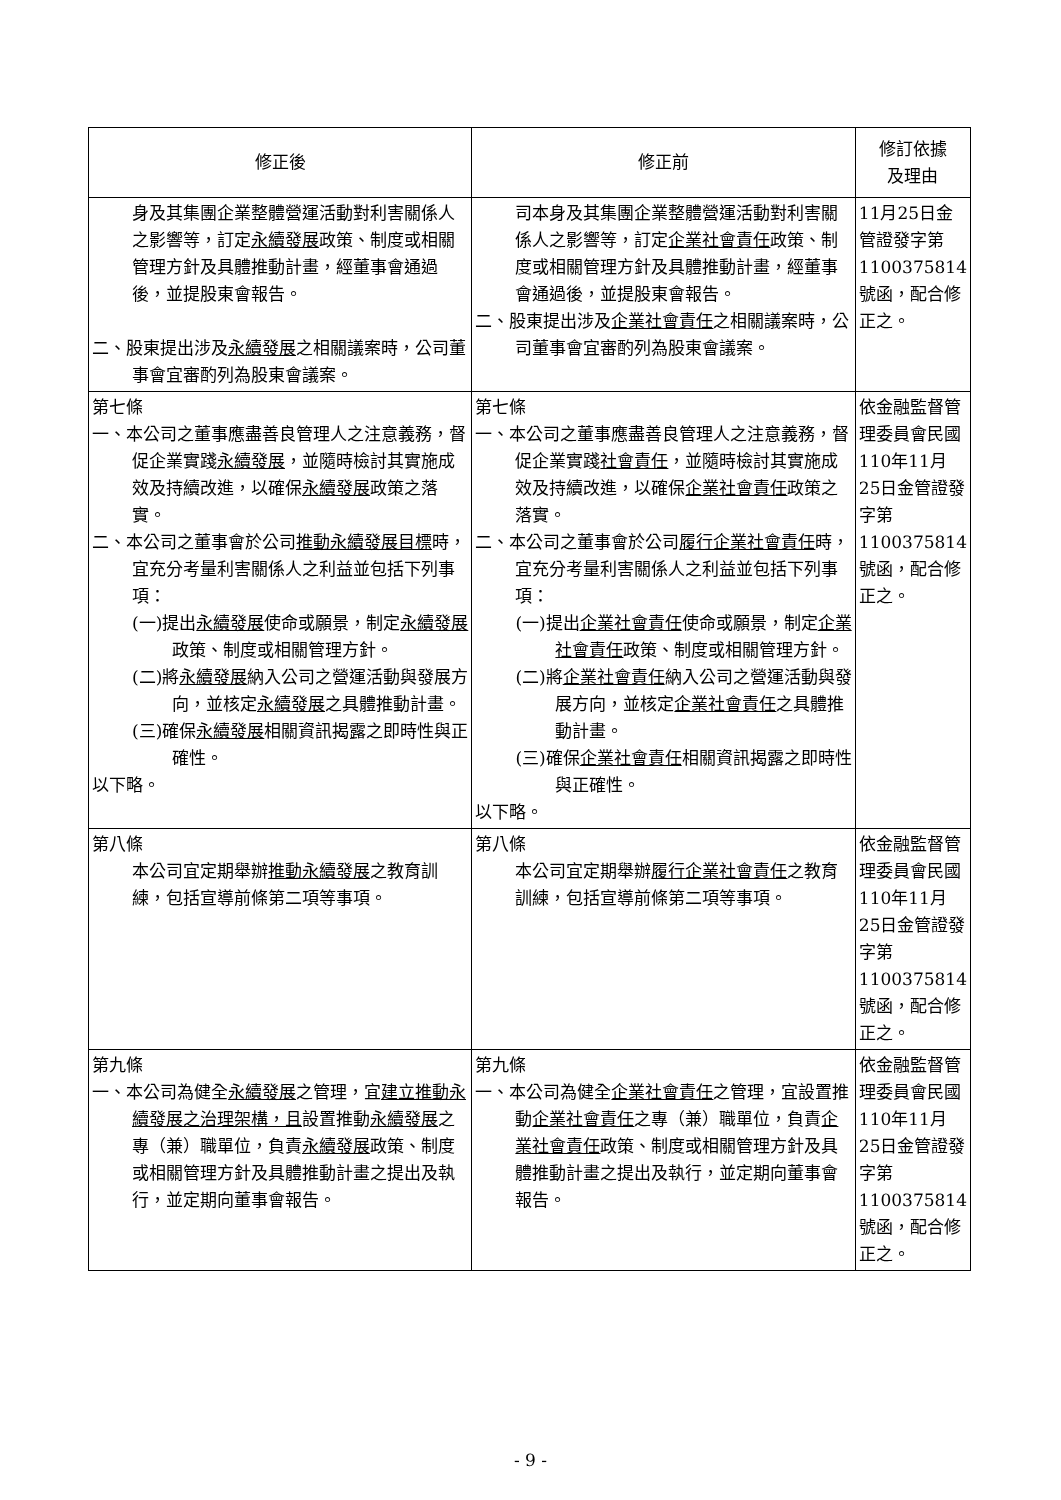| 修正後 | 修正前 | 修訂依據 及理由 |
| --- | --- | --- |
| 身及其集團企業整體營運活動對利害關係人之影響等，訂定 永續發展 政策、制度或相關管理方針及具體推動計畫，經董事會通過後，並提股東會報告。 二、股東提出涉及 永續發展 之相關議案時，公司董事會宜審酌列為股東會議案。 | 司本身及其集團企業整體營運活動對利害關係人之影響等，訂定 企業社會責任 政策、制度或相關管理方針及具體推動計畫，經董事會通過後，並提股東會報告。 二、股東提出涉及 企業社會責任 之相關議案時，公司董事會宜審酌列為股東會議案。 | 11月25日金管證發字第1100375814號函，配合修正之。 |
| 第七條 一、本公司之董事應盡善良管理人之注意義務，督促企業實踐 永續發展 ，並隨時檢討其實施成效及持續改進，以確保 永續發展 政策之落實。 二、本公司之董事會於公司 推動永續發展目標 時，宜充分考量利害關係人之利益並包括下列事項： (一)提出 永續發展 使命或願景，制定 永續發展 政策、制度或相關管理方針。 (二)將 永續發展 納入公司之營運活動與發展方向，並核定 永續發展 之具體推動計畫。 (三)確保 永續發展 相關資訊揭露之即時性與正確性。 以下略。 | 第七條 一、本公司之董事應盡善良管理人之注意義務，督促企業實踐 社會責任 ，並隨時檢討其實施成效及持續改進，以確保 企業社會責任 政策之落實。 二、本公司之董事會於公司 履行企業社會責任 時，宜充分考量利害關係人之利益並包括下列事項： (一)提出 企業社會責任 使命或願景，制定 企業社會責任 政策、制度或相關管理方針。 (二)將 企業社會責任 納入公司之營運活動與發展方向，並核定 企業社會責任 之具體推動計畫。 (三)確保 企業社會責任 相關資訊揭露之即時性與正確性。 以下略。 | 依金融監督管理委員會民國110年11月25日金管證發字第1100375814號函，配合修正之。 |
| 第八條 本公司宜定期舉辦 推動永續發展 之教育訓練，包括宣導前條第二項等事項。 | 第八條 本公司宜定期舉辦 履行企業社會責任 之教育訓練，包括宣導前條第二項等事項。 | 依金融監督管理委員會民國110年11月25日金管證發字第1100375814號函，配合修正之。 |
| 第九條 一、本公司為健全 永續發展 之管理，宜 建立推動永續發展之治理架構，且 設置推動 永續發展 之專（兼）職單位，負責 永續發展 政策、制度或相關管理方針及具體推動計畫之提出及執行，並定期向董事會報告。 | 第九條 一、本公司為健全 企業社會責任 之管理，宜設置推動 企業社會責任 之專（兼）職單位，負責 企業社會責任 政策、制度或相關管理方針及具體推動計畫之提出及執行，並定期向董事會報告。 | 依金融監督管理委員會民國110年11月25日金管證發字第1100375814號函，配合修正之。 |
- 9 -